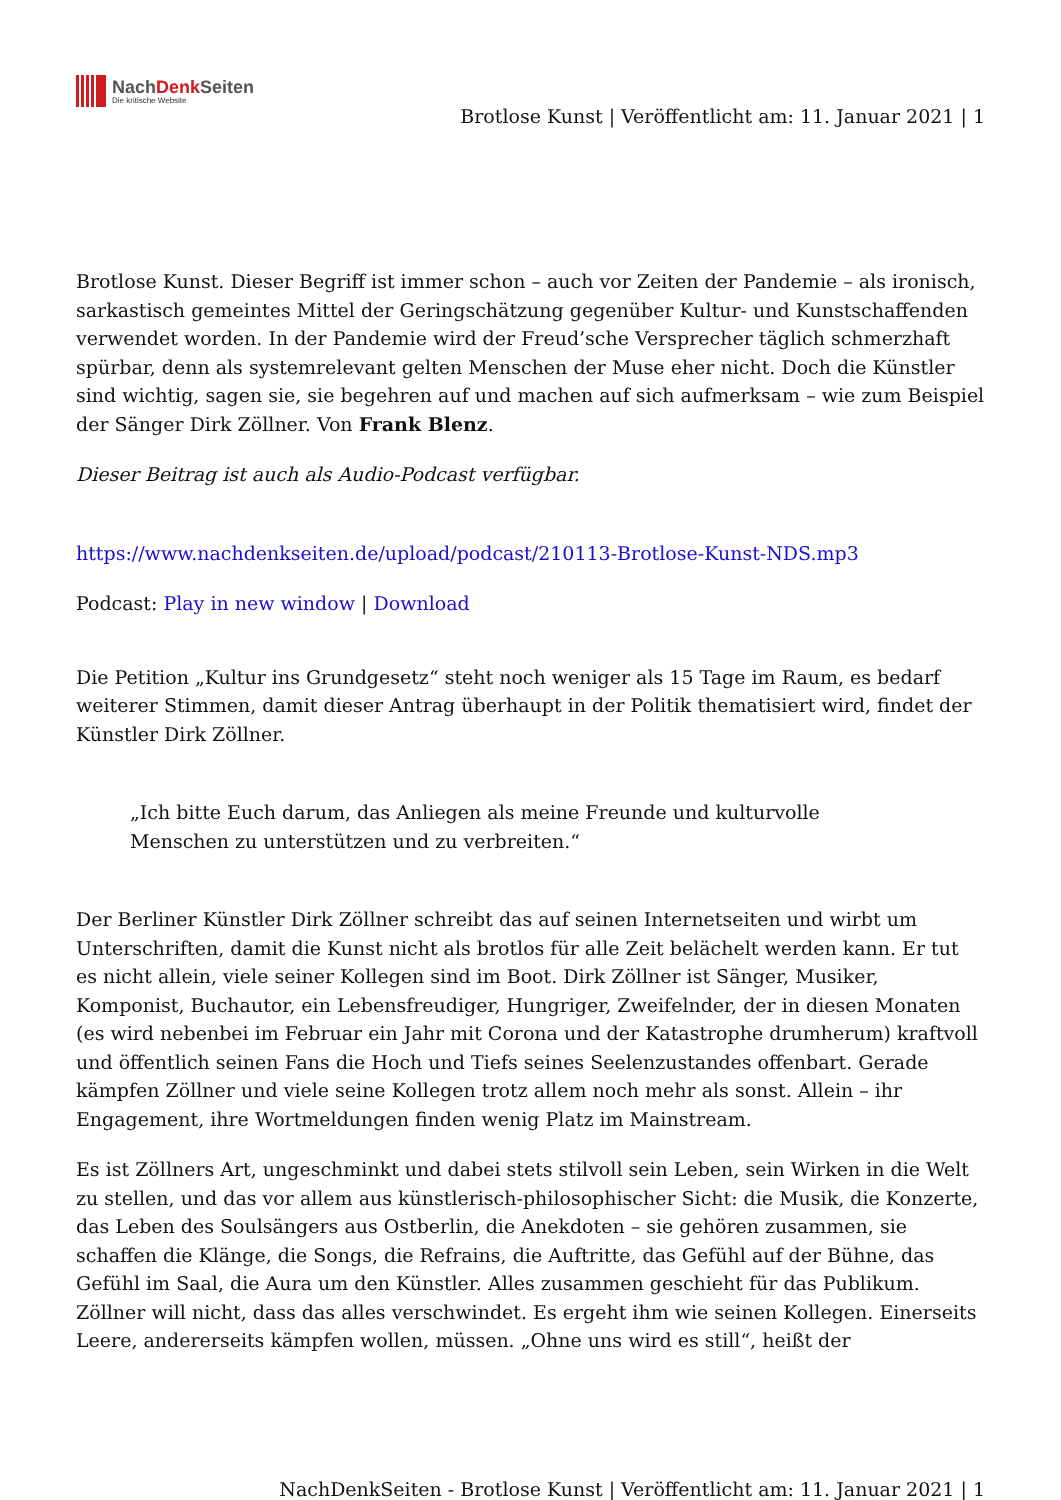NachDenk Seiten
Die kritische Website
Brotlose Kunst | Veröffentlicht am: 11. Januar 2021 | 1
Brotlose Kunst. Dieser Begriff ist immer schon – auch vor Zeiten der Pandemie – als ironisch, sarkastisch gemeintes Mittel der Geringschätzung gegenüber Kultur- und Kunstschaffenden verwendet worden. In der Pandemie wird der Freud’sche Versprecher täglich schmerzhaft spürbar, denn als systemrelevant gelten Menschen der Muse eher nicht. Doch die Künstler sind wichtig, sagen sie, sie begehren auf und machen auf sich aufmerksam – wie zum Beispiel der Sänger Dirk Zöllner. Von Frank Blenz.
Dieser Beitrag ist auch als Audio-Podcast verfügbar.
https://www.nachdenkseiten.de/upload/podcast/210113-Brotlose-Kunst-NDS.mp3
Podcast: Play in new window | Download
Die Petition „Kultur ins Grundgesetz“ steht noch weniger als 15 Tage im Raum, es bedarf weiterer Stimmen, damit dieser Antrag überhaupt in der Politik thematisiert wird, findet der Künstler Dirk Zöllner.
„Ich bitte Euch darum, das Anliegen als meine Freunde und kulturvolle Menschen zu unterstützen und zu verbreiten.“
Der Berliner Künstler Dirk Zöllner schreibt das auf seinen Internetseiten und wirbt um Unterschriften, damit die Kunst nicht als brotlos für alle Zeit belächelt werden kann. Er tut es nicht allein, viele seiner Kollegen sind im Boot. Dirk Zöllner ist Sänger, Musiker, Komponist, Buchautor, ein Lebensfreudiger, Hungriger, Zweifelnder, der in diesen Monaten (es wird nebenbei im Februar ein Jahr mit Corona und der Katastrophe drumherum) kraftvoll und öffentlich seinen Fans die Hoch und Tiefs seines Seelenzustandes offenbart. Gerade kämpfen Zöllner und viele seine Kollegen trotz allem noch mehr als sonst. Allein – ihr Engagement, ihre Wortmeldungen finden wenig Platz im Mainstream.
Es ist Zöllners Art, ungeschminkt und dabei stets stilvoll sein Leben, sein Wirken in die Welt zu stellen, und das vor allem aus künstlerisch-philosophischer Sicht: die Musik, die Konzerte, das Leben des Soulsängers aus Ostberlin, die Anekdoten – sie gehören zusammen, sie schaffen die Klänge, die Songs, die Refrains, die Auftritte, das Gefühl auf der Bühne, das Gefühl im Saal, die Aura um den Künstler. Alles zusammen geschieht für das Publikum. Zöllner will nicht, dass das alles verschwindet. Es ergeht ihm wie seinen Kollegen. Einerseits Leere, andererseits kämpfen wollen, müssen. „Ohne uns wird es still“, heißt der
NachDenkSeiten - Brotlose Kunst | Veröffentlicht am: 11. Januar 2021 | 1